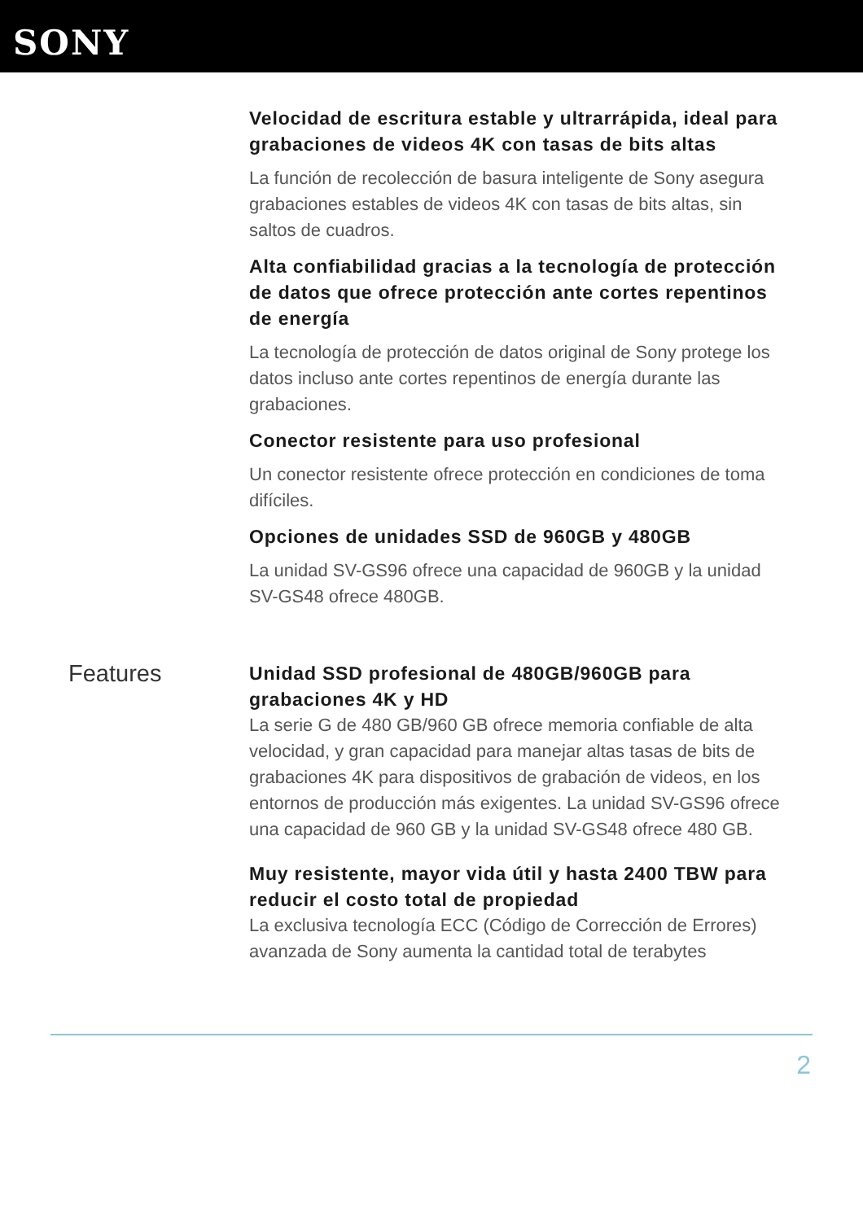SONY
Velocidad de escritura estable y ultrarrápida, ideal para grabaciones de videos 4K con tasas de bits altas
La función de recolección de basura inteligente de Sony asegura grabaciones estables de videos 4K con tasas de bits altas, sin saltos de cuadros.
Alta confiabilidad gracias a la tecnología de protección de datos que ofrece protección ante cortes repentinos de energía
La tecnología de protección de datos original de Sony protege los datos incluso ante cortes repentinos de energía durante las grabaciones.
Conector resistente para uso profesional
Un conector resistente ofrece protección en condiciones de toma difíciles.
Opciones de unidades SSD de 960GB y 480GB
La unidad SV-GS96 ofrece una capacidad de 960GB y la unidad SV-GS48 ofrece 480GB.
Features
Unidad SSD profesional de 480GB/960GB para grabaciones 4K y HD
La serie G de 480 GB/960 GB ofrece memoria confiable de alta velocidad, y gran capacidad para manejar altas tasas de bits de grabaciones 4K para dispositivos de grabación de videos, en los entornos de producción más exigentes. La unidad SV-GS96 ofrece una capacidad de 960 GB y la unidad SV-GS48 ofrece 480 GB.
Muy resistente, mayor vida útil y hasta 2400 TBW para reducir el costo total de propiedad
La exclusiva tecnología ECC (Código de Corrección de Errores) avanzada de Sony aumenta la cantidad total de terabytes
2